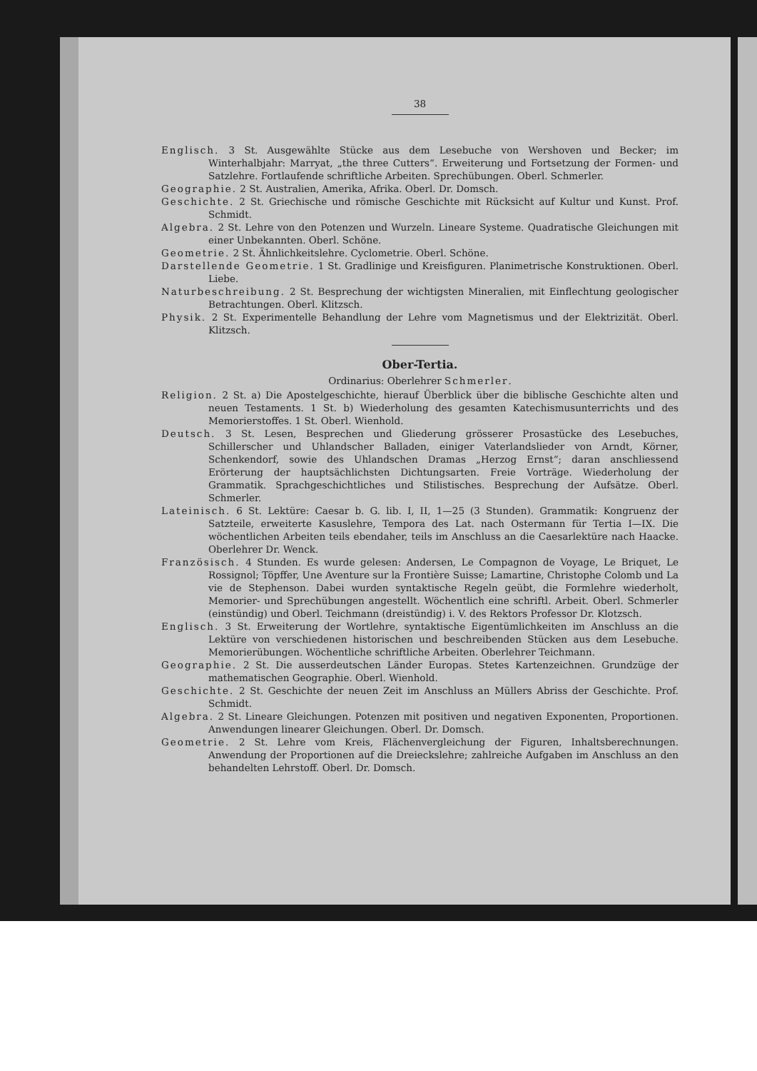38
Englisch. 3 St. Ausgewählte Stücke aus dem Lesebuche von Wershoven und Becker; im Winterhalbjahr: Marryat, „the three Cutters“. Erweiterung und Fortsetzung der Formen- und Satzlehre. Fortlaufende schriftliche Arbeiten. Sprechübungen. Oberl. Schmerler.
Geographie. 2 St. Australien, Amerika, Afrika. Oberl. Dr. Domsch.
Geschichte. 2 St. Griechische und römische Geschichte mit Rücksicht auf Kultur und Kunst. Prof. Schmidt.
Algebra. 2 St. Lehre von den Potenzen und Wurzeln. Lineare Systeme. Quadratische Gleichungen mit einer Unbekannten. Oberl. Schöne.
Geometrie. 2 St. Ähnlichkeitslehre. Cyclometrie. Oberl. Schöne.
Darstellende Geometrie. 1 St. Gradlinige und Kreisfiguren. Planimetrische Konstruktionen. Oberl. Liebe.
Naturbeschreibung. 2 St. Besprechung der wichtigsten Mineralien, mit Einflechtung geologischer Betrachtungen. Oberl. Klitzsch.
Physik. 2 St. Experimentelle Behandlung der Lehre vom Magnetismus und der Elektrizität. Oberl. Klitzsch.
Ober-Tertia.
Ordinarius: Oberlehrer Schmerler.
Religion. 2 St. a) Die Apostelgeschichte, hierauf Überblick über die biblische Geschichte alten und neuen Testaments. 1 St. b) Wiederholung des gesamten Katechismusunterrichts und des Memorierstoffes. 1 St. Oberl. Wienhold.
Deutsch. 3 St. Lesen, Besprechen und Gliederung grösserer Prosastücke des Lesebuches, Schillerscher und Uhlandscher Balladen, einiger Vaterlandslieder von Arndt, Körner, Schenkendorf, sowie des Uhlandschen Dramas „Herzog Ernst“; daran anschliessend Erörterung der hauptsächlichsten Dichtungsarten. Freie Vorträge. Wiederholung der Grammatik. Sprachgeschichtliches und Stilistisches. Besprechung der Aufsätze. Oberl. Schmerler.
Lateinisch. 6 St. Lektüre: Caesar b. G. lib. I, II, 1—25 (3 Stunden). Grammatik: Kongruenz der Satzteile, erweiterte Kasuslehre, Tempora des Lat. nach Ostermann für Tertia I—IX. Die wöchentlichen Arbeiten teils ebendaher, teils im Anschluss an die Caesarlektüre nach Haacke. Oberlehrer Dr. Wenck.
Französisch. 4 Stunden. Es wurde gelesen: Andersen, Le Compagnon de Voyage, Le Briquet, Le Rossignol; Töpffer, Une Aventure sur la Frontière Suisse; Lamartine, Christophe Colomb und La vie de Stephenson. Dabei wurden syntaktische Regeln geübt, die Formlehre wiederholt, Memorier- und Sprechübungen angestellt. Wöchentlich eine schriftl. Arbeit. Oberl. Schmerler (einstündig) und Oberl. Teichmann (dreistündig) i. V. des Rektors Professor Dr. Klotzsch.
Englisch. 3 St. Erweiterung der Wortlehre, syntaktische Eigentümlichkeiten im Anschluss an die Lektüre von verschiedenen historischen und beschreibenden Stücken aus dem Lesebuche. Memorierübungen. Wöchentliche schriftliche Arbeiten. Oberlehrer Teichmann.
Geographie. 2 St. Die ausserdeutschen Länder Europas. Stetes Kartenzeichnen. Grundzüge der mathematischen Geographie. Oberl. Wienhold.
Geschichte. 2 St. Geschichte der neuen Zeit im Anschluss an Müllers Abriss der Geschichte. Prof. Schmidt.
Algebra. 2 St. Lineare Gleichungen. Potenzen mit positiven und negativen Exponenten, Proportionen. Anwendungen linearer Gleichungen. Oberl. Dr. Domsch.
Geometrie. 2 St. Lehre vom Kreis, Flächenvergleichung der Figuren, Inhaltsberechnungen. Anwendung der Proportionen auf die Dreieckslehre; zahlreiche Aufgaben im Anschluss an den behandelten Lehrstoff. Oberl. Dr. Domsch.